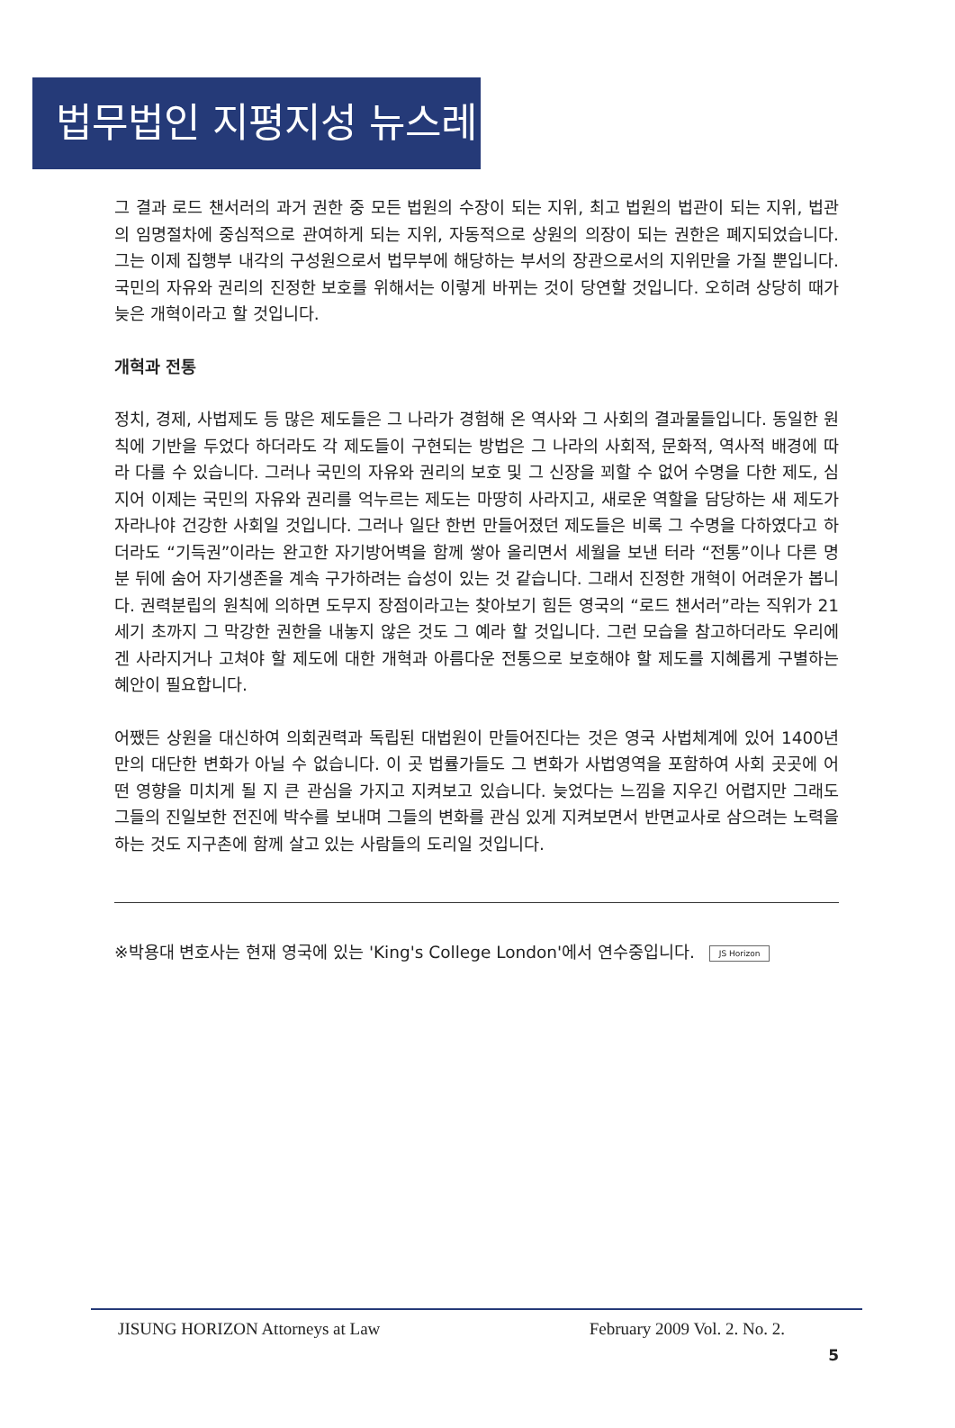법무법인 지평지성 뉴스레터
그 결과 로드 챈서러의 과거 권한 중 모든 법원의 수장이 되는 지위, 최고 법원의 법관이 되는 지위, 법관의 임명절차에 중심적으로 관여하게 되는 지위, 자동적으로 상원의 의장이 되는 권한은 폐지되었습니다. 그는 이제 집행부 내각의 구성원으로서 법무부에 해당하는 부서의 장관으로서의 지위만을 가질 뿐입니다. 국민의 자유와 권리의 진정한 보호를 위해서는 이렇게 바뀌는 것이 당연할 것입니다. 오히려 상당히 때가 늦은 개혁이라고 할 것입니다.
개혁과 전통
정치, 경제, 사법제도 등 많은 제도들은 그 나라가 경험해 온 역사와 그 사회의 결과물들입니다. 동일한 원칙에 기반을 두었다 하더라도 각 제도들이 구현되는 방법은 그 나라의 사회적, 문화적, 역사적 배경에 따라 다를 수 있습니다. 그러나 국민의 자유와 권리의 보호 및 그 신장을 꾀할 수 없어 수명을 다한 제도, 심지어 이제는 국민의 자유와 권리를 억누르는 제도는 마땅히 사라지고, 새로운 역할을 담당하는 새 제도가 자라나야 건강한 사회일 것입니다. 그러나 일단 한번 만들어졌던 제도들은 비록 그 수명을 다하였다고 하더라도 “기득권”이라는 완고한 자기방어벽을 함께 쌓아 올리면서 세월을 보낸 터라 “전통”이나 다른 명분 뒤에 숨어 자기생존을 계속 구가하려는 습성이 있는 것 같습니다. 그래서 진정한 개혁이 어려운가 봅니다. 권력분립의 원칙에 의하면 도무지 장점이라고는 찾아보기 힘든 영국의 “로드 챈서러”라는 직위가 21세기 초까지 그 막강한 권한을 내놓지 않은 것도 그 예라 할 것입니다. 그런 모습을 참고하더라도 우리에겐 사라지거나 고쳐야 할 제도에 대한 개혁과 아름다운 전통으로 보호해야 할 제도를 지혜롭게 구별하는 혜안이 필요합니다.
어쨌든 상원을 대신하여 의회권력과 독립된 대법원이 만들어진다는 것은 영국 사법체계에 있어 1400년만의 대단한 변화가 아닐 수 없습니다. 이 곳 법률가들도 그 변화가 사법영역을 포함하여 사회 곳곳에 어떤 영향을 미치게 될 지 큰 관심을 가지고 지켜보고 있습니다. 늦었다는 느낌을 지우긴 어렵지만 그래도 그들의 진일보한 전진에 박수를 보내며 그들의 변화를 관심 있게 지켜보면서 반면교사로 삼으려는 노력을 하는 것도 지구촌에 함께 살고 있는 사람들의 도리일 것입니다.
※박용대 변호사는 현재 영국에 있는 'King's College London'에서 연수중입니다. JS Horizon
JISUNG HORIZON Attorneys at Law February 2009 Vol. 2. No. 2.
5